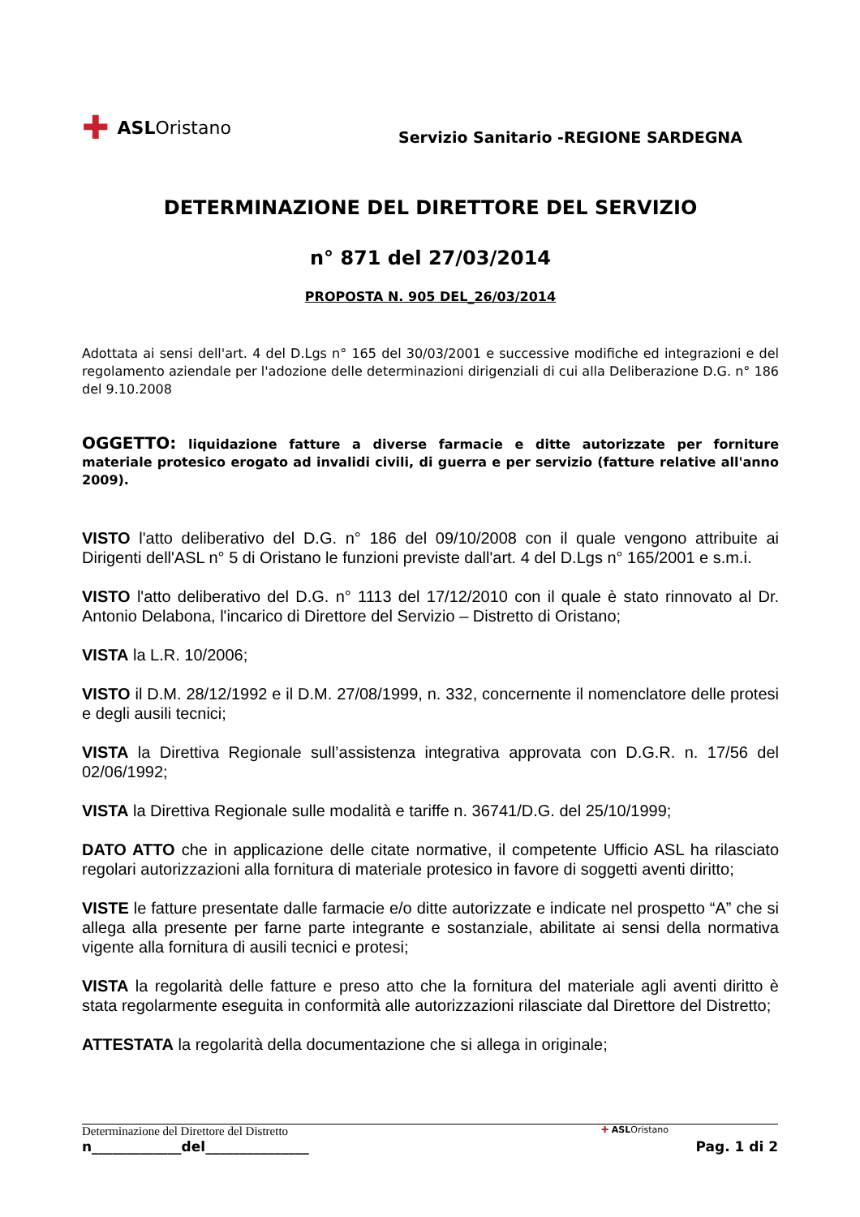✚ ASL Oristano
Servizio Sanitario -REGIONE SARDEGNA
DETERMINAZIONE DEL DIRETTORE DEL SERVIZIO
n° 871 del 27/03/2014
PROPOSTA N. 905 DEL_26/03/2014
Adottata ai sensi dell'art. 4 del D.Lgs n° 165 del 30/03/2001 e successive modifiche ed integrazioni e del regolamento aziendale per l'adozione delle determinazioni dirigenziali di cui alla Deliberazione D.G. n° 186 del 9.10.2008
OGGETTO: liquidazione fatture a diverse farmacie e ditte autorizzate per forniture materiale protesico erogato ad invalidi civili, di guerra e per servizio (fatture relative all'anno 2009).
VISTO l'atto deliberativo del D.G. n° 186 del 09/10/2008 con il quale vengono attribuite ai Dirigenti dell'ASL n° 5 di Oristano le funzioni previste dall'art. 4 del D.Lgs n° 165/2001 e s.m.i.
VISTO l'atto deliberativo del D.G. n° 1113 del 17/12/2010 con il quale è stato rinnovato al Dr. Antonio Delabona, l'incarico di Direttore del Servizio – Distretto di Oristano;
VISTA la L.R. 10/2006;
VISTO il D.M. 28/12/1992 e il D.M. 27/08/1999, n. 332, concernente il nomenclatore delle protesi e degli ausili tecnici;
VISTA la Direttiva Regionale sull’assistenza integrativa approvata con D.G.R. n. 17/56 del 02/06/1992;
VISTA la Direttiva Regionale sulle modalità e tariffe n. 36741/D.G. del 25/10/1999;
DATO ATTO che in applicazione delle citate normative, il competente Ufficio ASL ha rilasciato regolari autorizzazioni alla fornitura di materiale protesico in favore di soggetti aventi diritto;
VISTE le fatture presentate dalle farmacie e/o ditte autorizzate e indicate nel prospetto “A” che si allega alla presente per farne parte integrante e sostanziale, abilitate ai sensi della normativa vigente alla fornitura di ausili tecnici e protesi;
VISTA la regolarità delle fatture e preso atto che la fornitura del materiale agli aventi diritto è stata regolarmente eseguita in conformità alle autorizzazioni rilasciate dal Direttore del Distretto;
ATTESTATA la regolarità della documentazione che si allega in originale;
Determinazione del Direttore del Distretto ✚ ASLOristano
n_____________del_______________ Pag. 1 di 2